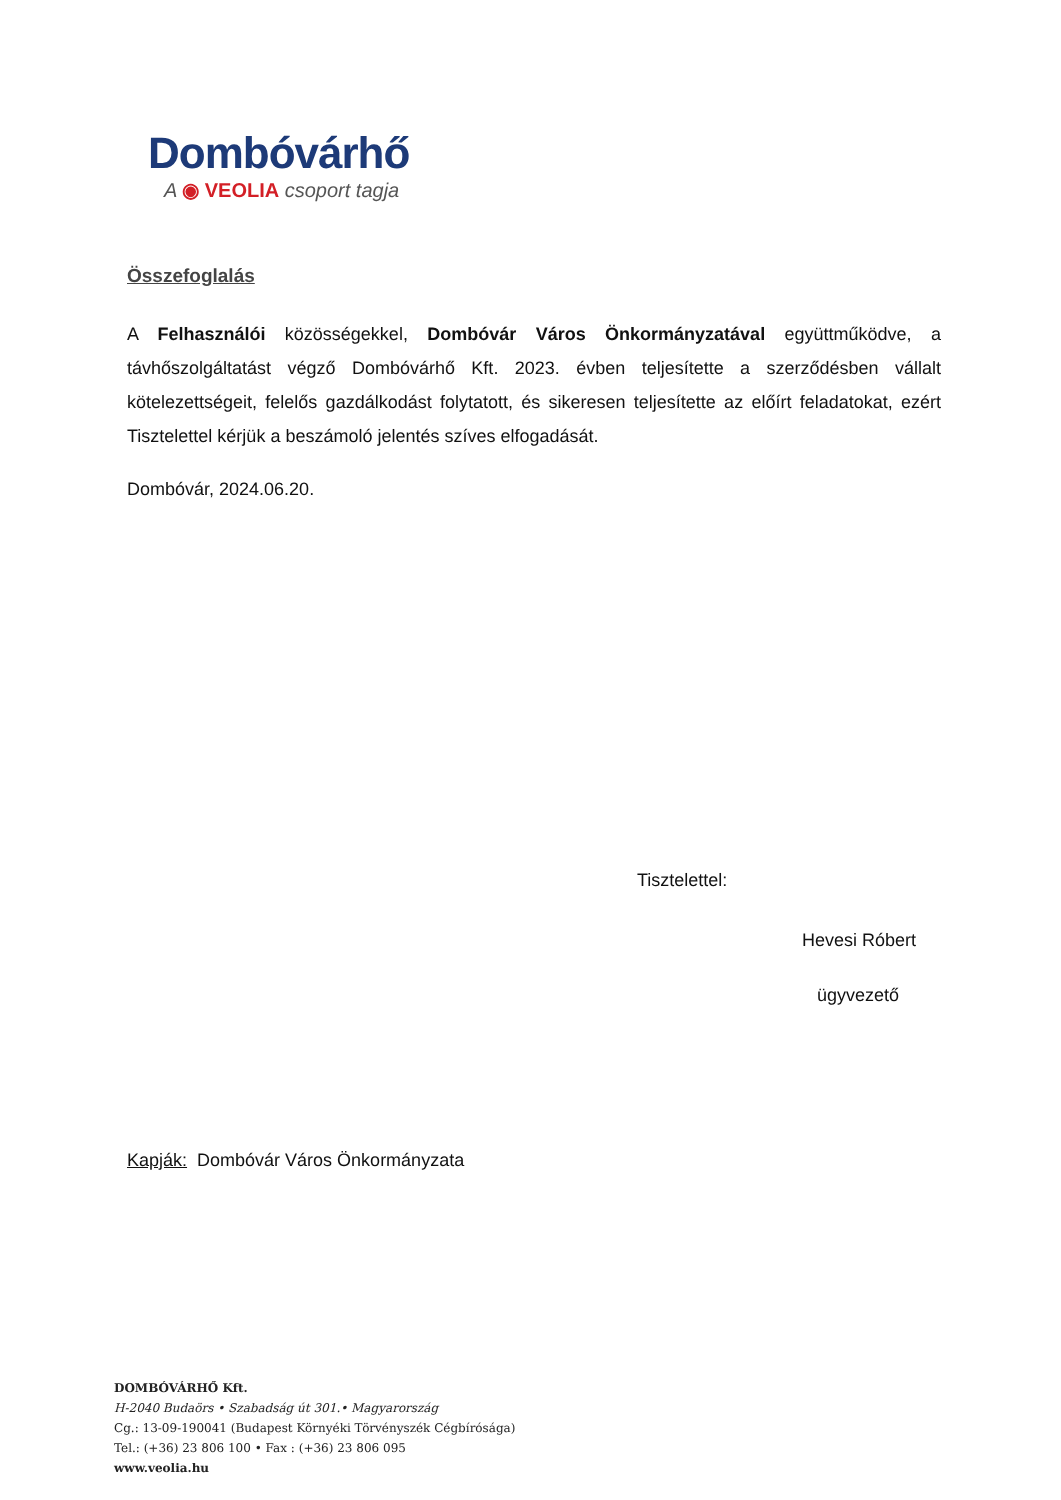Dombóvárhő
A ◉ VEOLIA csoport tagja
Összefoglalás
A Felhasználói közösségekkel, Dombóvár Város Önkormányzatával együttműködve, a távhőszolgáltatást végző Dombóvárhő Kft. 2023. évben teljesítette a szerződésben vállalt kötelezettségeit, felelős gazdálkodást folytatott, és sikeresen teljesítette az előírt feladatokat, ezért Tisztelettel kérjük a beszámoló jelentés szíves elfogadását.
Dombóvár, 2024.06.20.
Tisztelettel:
Hevesi Róbert
ügyvezető
Kapják: Dombóvár Város Önkormányzata
DOMBÓVÁRHŐ Kft.
H-2040 Budaörs • Szabadság út 301.• Magyarország
Cg.: 13-09-190041 (Budapest Környéki Törvényszék Cégbírósága)
Tel.: (+36) 23 806 100 • Fax : (+36) 23 806 095
www.veolia.hu